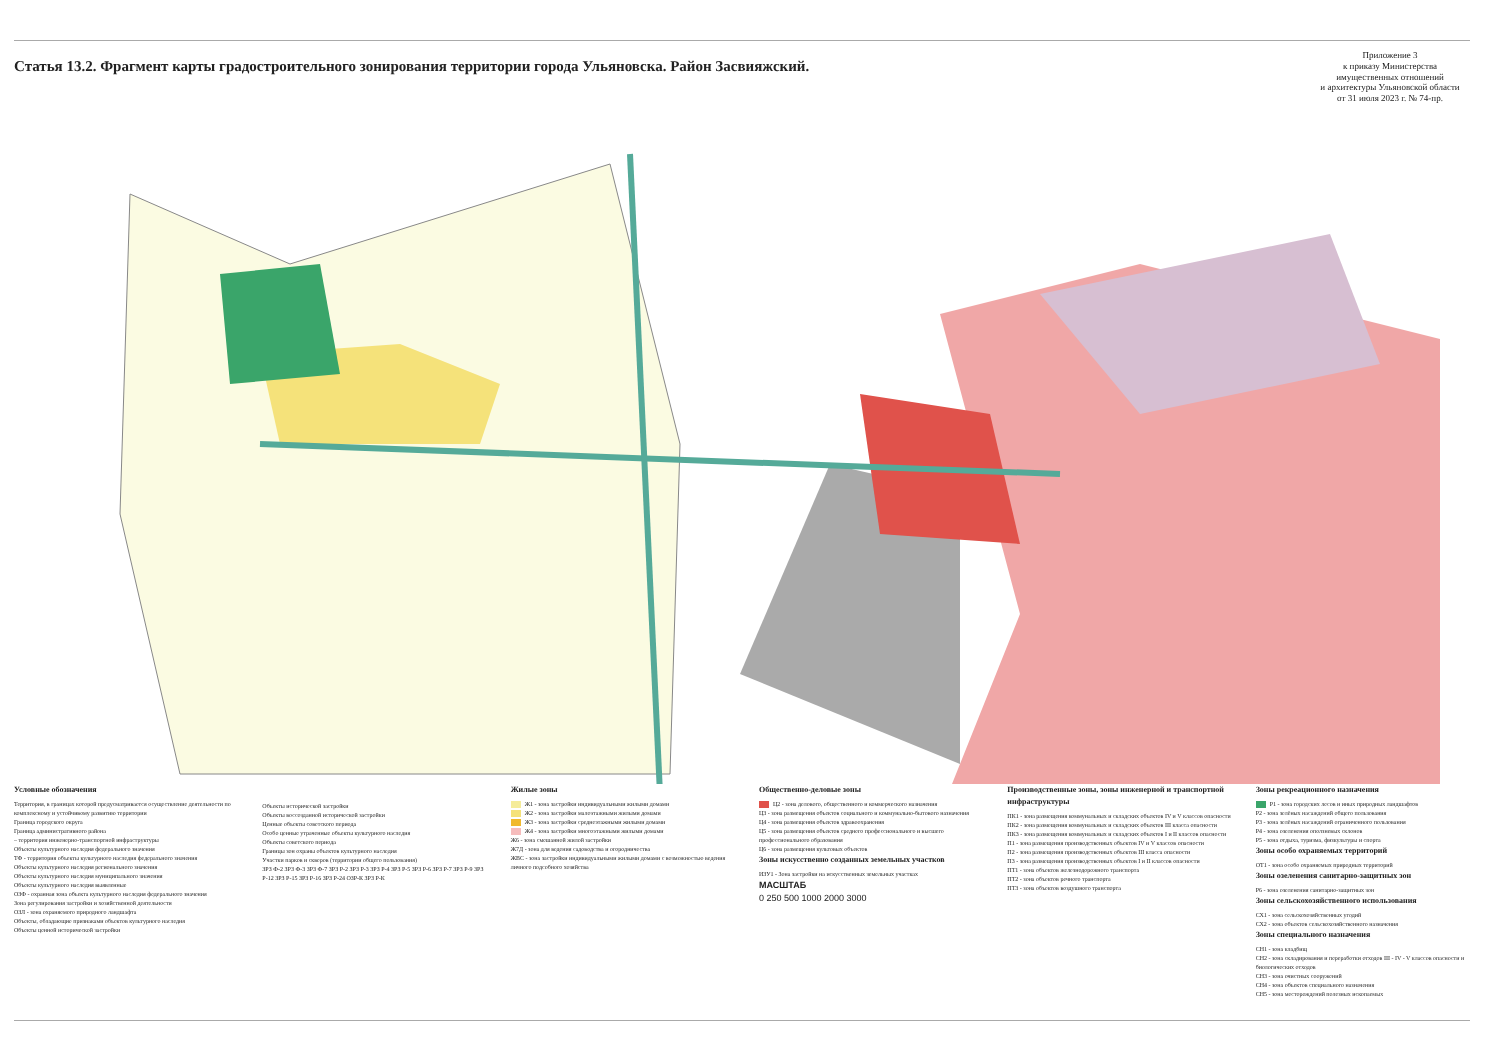Статья 13.2. Фрагмент карты градостроительного зонирования территории города Ульяновска. Район Засвияжский.
Приложение 3
к приказу Министерства
имущественных отношений
и архитектуры Ульяновской области
от 31 июля 2023 г. № 74-пр.
Условные обозначения
Территория, в границах которой предусматривается осуществление деятельности по комплексному и устойчивому развитию территории
Граница городского округа
Граница административного района
– территория инженерно-транспортной инфраструктуры
Объекты культурного наследия федерального значения
ТФ - территория объекты культурного наследия федерального значения
Объекты культурного наследия регионального значения
Объекты культурного наследия муниципального значения
Объекты культурного наследия выявленные
ОЗФ - охранная зона объекта культурного наследия федерального значения
Зона регулирования застройки и хозяйственной деятельности
ОЗЛ - зона охраняемого природного ландшафта
Объекты, обладающие признаками объектов культурного наследия
Объекты ценной исторической застройки
Объекты исторической застройки
Объекты воссозданной исторической застройки
Ценные объекты советского периода
Особо ценные утраченные объекты культурного наследия
Объекты советского периода
Границы зон охраны объектов культурного наследия
Участки парков и скверов (территории общего пользования)
ЗРЗ Ф-2 ЗРЗ Ф-3 ЗРЗ Ф-7 ЗРЗ Р-2 ЗРЗ Р-3 ЗРЗ Р-4 ЗРЗ Р-5 ЗРЗ Р-6 ЗРЗ Р-7 ЗРЗ Р-9 ЗРЗ Р-12 ЗРЗ Р-15 ЗРЗ Р-16 ЗРЗ Р-24 ОЗР-К ЗРЗ Р-К
Жилые зоны
Ж1 - зона застройки индивидуальными жилыми домами
Ж2 - зона застройки малоэтажными жилыми домами
Ж3 - зона застройки среднеэтажными жилыми домами
Ж4 - зона застройки многоэтажными жилыми домами
Ж6 - зона смешанной жилой застройки
Ж7Д - зона для ведения садоводства и огородничества
ЖВС - зона застройки индивидуальными жилыми домами с возможностью ведения личного подсобного хозяйства
Общественно-деловые зоны
Ц2 - зона делового, общественного и коммерческого назначения
Ц3 - зона размещения объектов социального и коммунально-бытового назначения
Ц4 - зона размещения объектов здравоохранения
Ц5 - зона размещения объектов среднего профессионального и высшего профессионального образования
Ц6 - зона размещения культовых объектов
Зоны искусственно созданных земельных участков
ИЗУ1 - Зона застройки на искусственных земельных участках
МАСШТАБ
0 250 500 1000 2000 3000
Производственные зоны, зоны инженерной и транспортной инфраструктуры
ПК1 - зона размещения коммунальных и складских объектов IV и V классов опасности
ПК2 - зона размещения коммунальных и складских объектов III класса опасности
ПК3 - зона размещения коммунальных и складских объектов I и II классов опасности
П1 - зона размещения производственных объектов IV и V классов опасности
П2 - зона размещения производственных объектов III класса опасности
П3 - зона размещения производственных объектов I и II классов опасности
ПТ1 - зона объектов железнодорожного транспорта
ПТ2 - зона объектов речного транспорта
ПТ3 - зона объектов воздушного транспорта
Зоны рекреационного назначения
Р1 - зона городских лесов и иных природных ландшафтов
Р2 - зона зелёных насаждений общего пользования
Р3 - зона зелёных насаждений ограниченного пользования
Р4 - зона озеленения оползневых склонов
Р5 - зона отдыха, туризма, физкультуры и спорта
Зоны особо охраняемых территорий
ОТ1 - зона особо охраняемых природных территорий
Зоны озеленения санитарно-защитных зон
Р6 - зона озеленения санитарно-защитных зон
Зоны сельскохозяйственного использования
СХ1 - зона сельскохозяйственных угодий
СХ2 - зона объектов сельскохозяйственного назначения
Зоны специального назначения
СН1 - зона кладбищ
СН2 - зона складирования и переработки отходов III - IV - V классов опасности и биологических отходов
СН3 - зона очистных сооружений
СН4 - зона объектов специального назначения
СН5 - зона месторождений полезных ископаемых